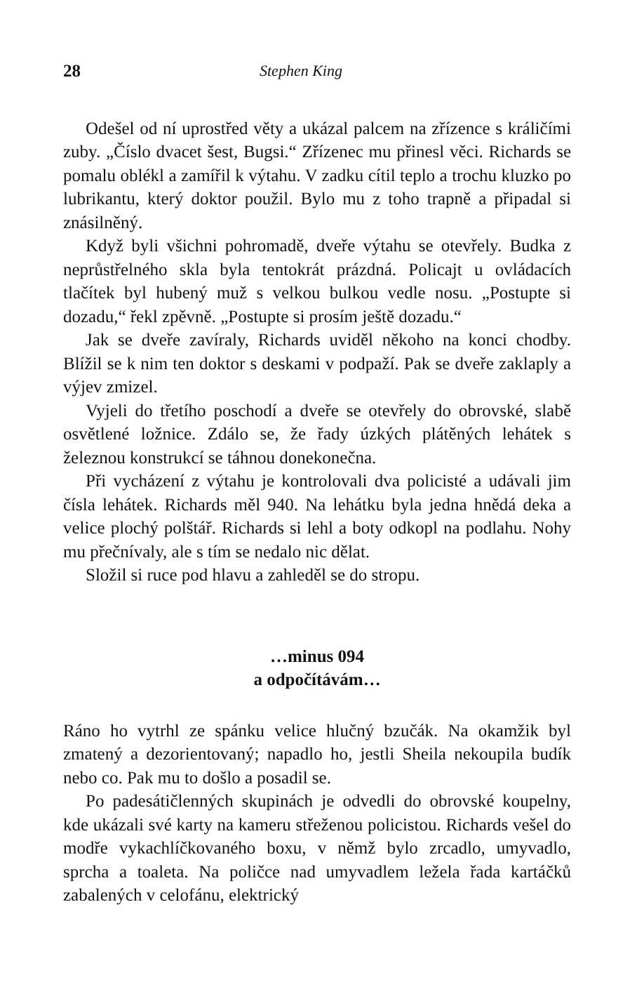28 Stephen King
Odešel od ní uprostřed věty a ukázal palcem na zřízence s králičími zuby. „Číslo dvacet šest, Bugsi.“ Zřízenec mu přinesl věci. Richards se pomalu oblékl a zamířil k výtahu. V zadku cítil teplo a trochu kluzko po lubrikantu, který doktor použil. Bylo mu z toho trapně a připadal si znásilněný.
Když byli všichni pohromadě, dveře výtahu se otevřely. Budka z neprůstřelného skla byla tentokrát prázdná. Policajt u ovládacích tlačítek byl hubený muž s velkou bulkou vedle nosu. „Postupte si dozadu,“ řekl zpěvně. „Postupte si prosím ještě dozadu.“
Jak se dveře zavíraly, Richards uviděl někoho na konci chodby. Blížil se k nim ten doktor s deskami v podpaží. Pak se dveře zaklaply a výjev zmizel.
Vyjeli do třetího poschodí a dveře se otevřely do obrovské, slabě osvětlené ložnice. Zdálo se, že řady úzkých plátěných lehátek s železnou konstrukcí se táhnou donekonečna.
Při vycházení z výtahu je kontrolovali dva policisté a udávali jim čísla lehátek. Richards měl 940. Na lehátku byla jedna hnědá deka a velice plochý polštář. Richards si lehl a boty odkopl na podlahu. Nohy mu přečnívaly, ale s tím se nedalo nic dělat.
Složil si ruce pod hlavu a zahleděl se do stropu.
…minus 094
a odpočítávám…
Ráno ho vytrhl ze spánku velice hlučný bzučák. Na okamžik byl zmatený a dezorientovaný; napadlo ho, jestli Sheila nekoupila budík nebo co. Pak mu to došlo a posadil se.
Po padesátičlenných skupinách je odvedli do obrovské koupelny, kde ukázali své karty na kameru střeženou policistou. Richards vešel do modře vykachlíčkovaného boxu, v němž bylo zrcadlo, umyvadlo, sprcha a toaleta. Na poličce nad umyvadlem ležela řada kartáčků zabalených v celofánu, elektrický